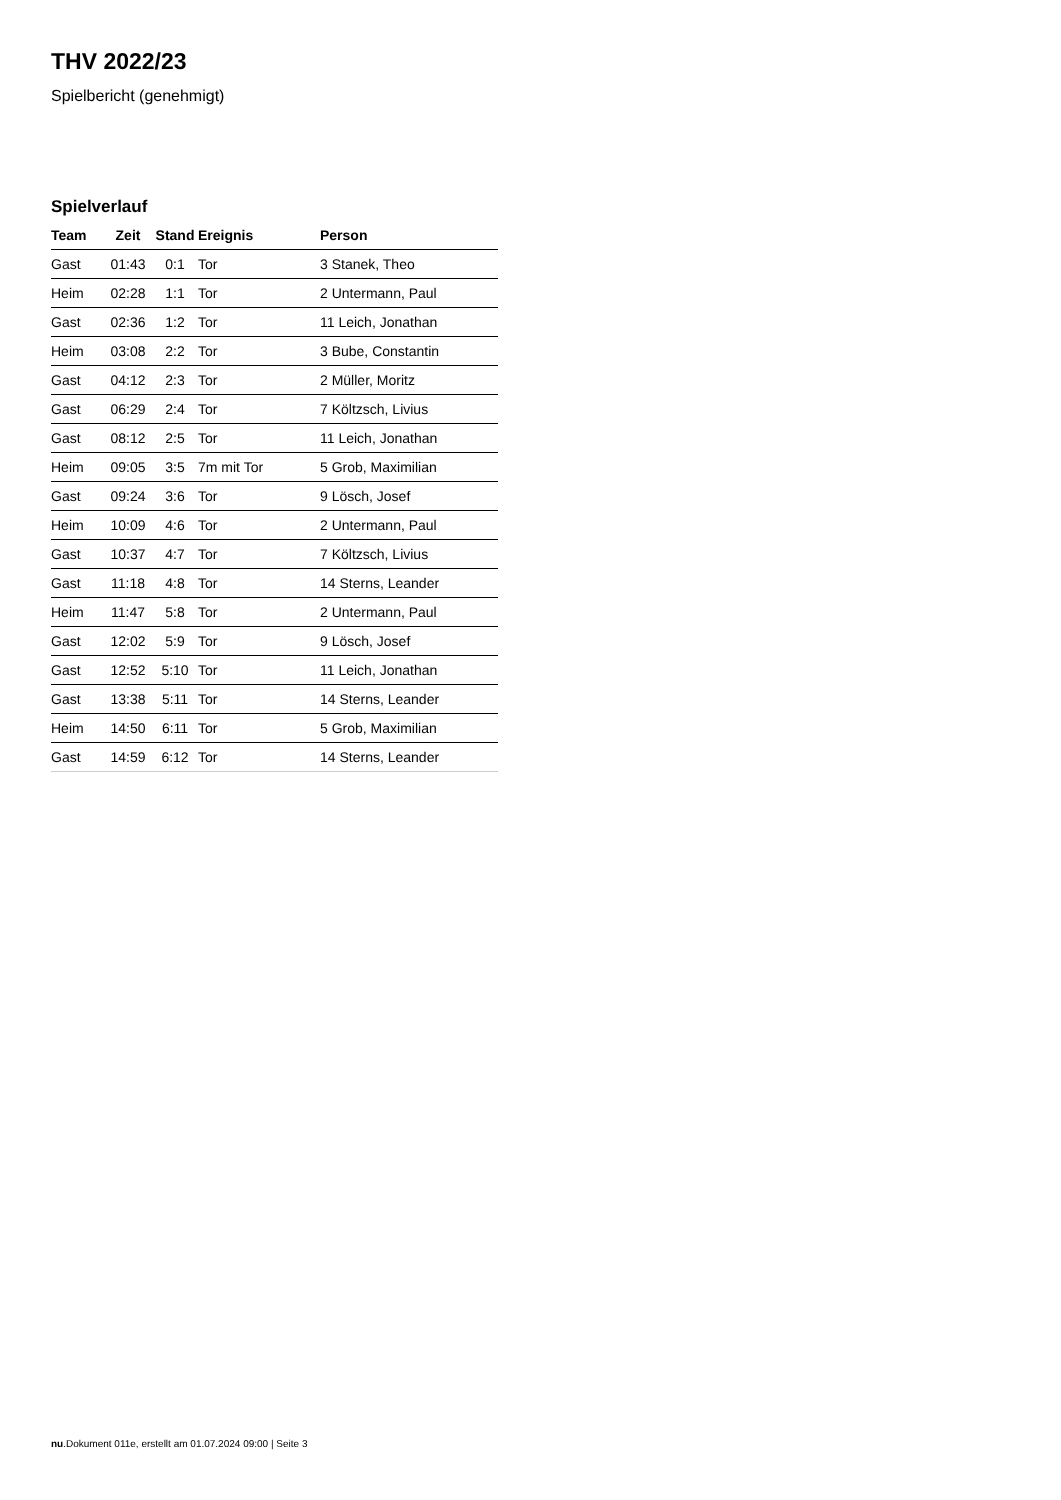THV 2022/23
Spielbericht (genehmigt)
Spielverlauf
| Team | Zeit | Stand | Ereignis | Person |
| --- | --- | --- | --- | --- |
| Gast | 01:43 | 0:1 | Tor | 3 Stanek, Theo |
| Heim | 02:28 | 1:1 | Tor | 2 Untermann, Paul |
| Gast | 02:36 | 1:2 | Tor | 11 Leich, Jonathan |
| Heim | 03:08 | 2:2 | Tor | 3 Bube, Constantin |
| Gast | 04:12 | 2:3 | Tor | 2 Müller, Moritz |
| Gast | 06:29 | 2:4 | Tor | 7 Költzsch, Livius |
| Gast | 08:12 | 2:5 | Tor | 11 Leich, Jonathan |
| Heim | 09:05 | 3:5 | 7m mit Tor | 5 Grob, Maximilian |
| Gast | 09:24 | 3:6 | Tor | 9 Lösch, Josef |
| Heim | 10:09 | 4:6 | Tor | 2 Untermann, Paul |
| Gast | 10:37 | 4:7 | Tor | 7 Költzsch, Livius |
| Gast | 11:18 | 4:8 | Tor | 14 Sterns, Leander |
| Heim | 11:47 | 5:8 | Tor | 2 Untermann, Paul |
| Gast | 12:02 | 5:9 | Tor | 9 Lösch, Josef |
| Gast | 12:52 | 5:10 | Tor | 11 Leich, Jonathan |
| Gast | 13:38 | 5:11 | Tor | 14 Sterns, Leander |
| Heim | 14:50 | 6:11 | Tor | 5 Grob, Maximilian |
| Gast | 14:59 | 6:12 | Tor | 14 Sterns, Leander |
nu.Dokument 011e, erstellt am 01.07.2024 09:00 | Seite 3